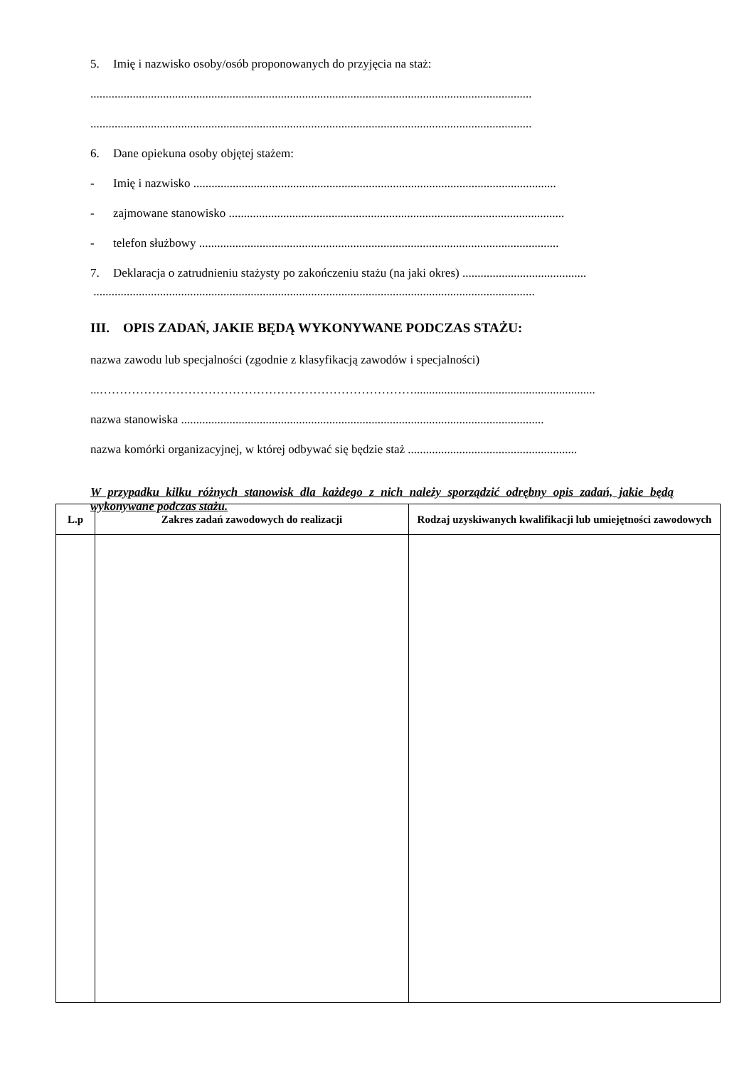5. Imię i nazwisko osoby/osób proponowanych do przyjęcia na staż:
..................................................................................................................................................
..................................................................................................................................................
6. Dane opiekuna osoby objętej stażem:
- Imię i nazwisko ........................................................................................................................
- zajmowane stanowisko ...............................................................................................................
- telefon służbowy .......................................................................................................................
7. Deklaracja o zatrudnieniu stażysty po zakończeniu stażu (na jaki okres) .........................................
..................................................................................................................................................
III. OPIS ZADAŃ, JAKIE BĘDĄ WYKONYWANE PODCZAS STAŻU:
nazwa zawodu lub specjalności (zgodnie z klasyfikacją zawodów i specjalności)
...……………………………………………………………………............................................................
nazwa stanowiska ........................................................................................................................
nazwa komórki organizacyjnej, w której odbywać się będzie staż ........................................................
W przypadku kilku różnych stanowisk dla każdego z nich należy sporządzić odrębny opis zadań, jakie będą wykonywane podczas stażu.
| L.p | Zakres zadań zawodowych do realizacji | Rodzaj uzyskiwanych kwalifikacji lub umiejętności zawodowych |
| --- | --- | --- |